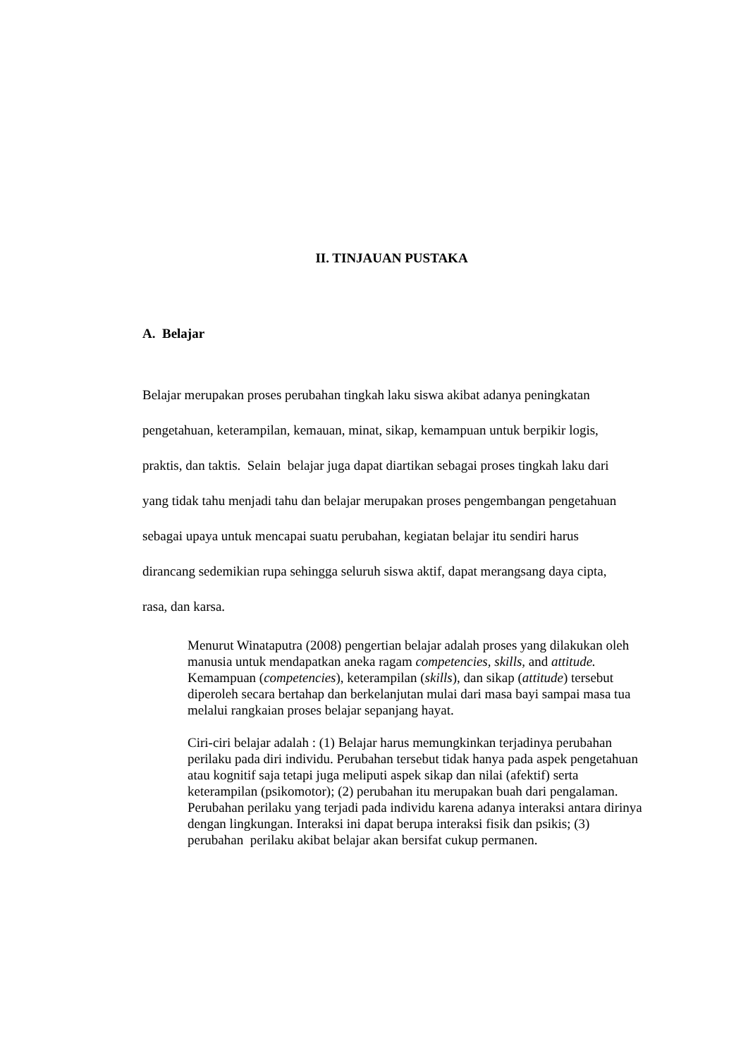II. TINJAUAN PUSTAKA
A. Belajar
Belajar merupakan proses perubahan tingkah laku siswa akibat adanya peningkatan pengetahuan, keterampilan, kemauan, minat, sikap, kemampuan untuk berpikir logis, praktis, dan taktis. Selain belajar juga dapat diartikan sebagai proses tingkah laku dari yang tidak tahu menjadi tahu dan belajar merupakan proses pengembangan pengetahuan sebagai upaya untuk mencapai suatu perubahan, kegiatan belajar itu sendiri harus dirancang sedemikian rupa sehingga seluruh siswa aktif, dapat merangsang daya cipta, rasa, dan karsa.
Menurut Winataputra (2008) pengertian belajar adalah proses yang dilakukan oleh manusia untuk mendapatkan aneka ragam competencies, skills, and attitude. Kemampuan (competencies), keterampilan (skills), dan sikap (attitude) tersebut diperoleh secara bertahap dan berkelanjutan mulai dari masa bayi sampai masa tua melalui rangkaian proses belajar sepanjang hayat.
Ciri-ciri belajar adalah : (1) Belajar harus memungkinkan terjadinya perubahan perilaku pada diri individu. Perubahan tersebut tidak hanya pada aspek pengetahuan atau kognitif saja tetapi juga meliputi aspek sikap dan nilai (afektif) serta keterampilan (psikomotor); (2) perubahan itu merupakan buah dari pengalaman. Perubahan perilaku yang terjadi pada individu karena adanya interaksi antara dirinya dengan lingkungan. Interaksi ini dapat berupa interaksi fisik dan psikis; (3) perubahan perilaku akibat belajar akan bersifat cukup permanen.